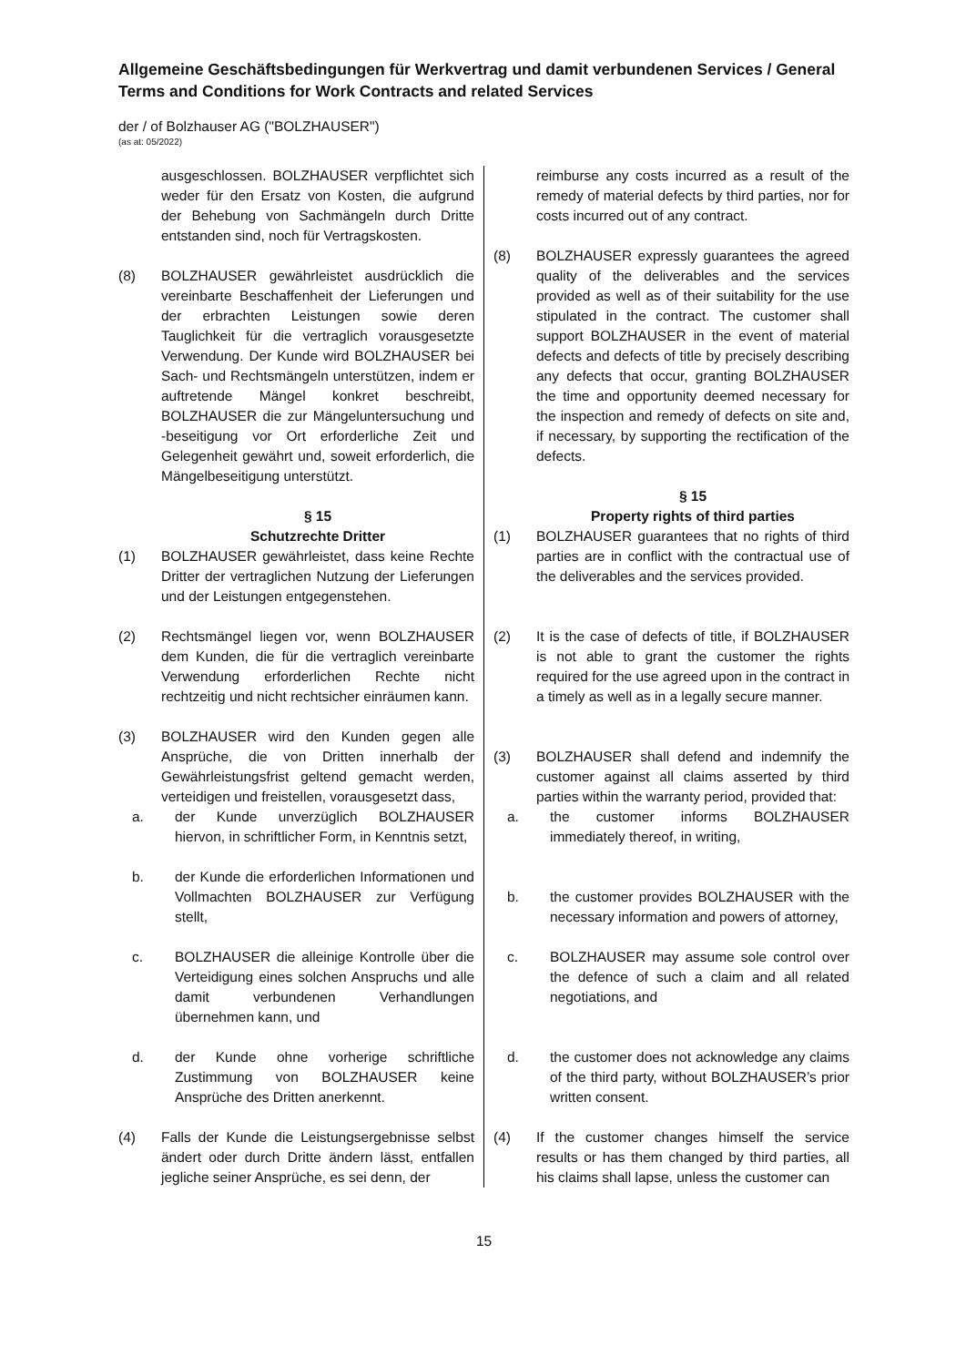Allgemeine Geschäftsbedingungen für Werkvertrag und damit verbundenen Services / General Terms and Conditions for Work Contracts and related Services
der / of Bolzhauser AG ("BOLZHAUSER")
(as at: 05/2022)
ausgeschlossen. BOLZHAUSER verpflichtet sich weder für den Ersatz von Kosten, die aufgrund der Behebung von Sachmängeln durch Dritte entstanden sind, noch für Vertragskosten.
(8) BOLZHAUSER gewährleistet ausdrücklich die vereinbarte Beschaffenheit der Lieferungen und der erbrachten Leistungen sowie deren Tauglichkeit für die vertraglich vorausgesetzte Verwendung. Der Kunde wird BOLZHAUSER bei Sach- und Rechtsmängeln unterstützen, indem er auftretende Mängel konkret beschreibt, BOLZHAUSER die zur Mängeluntersuchung und -beseitigung vor Ort erforderliche Zeit und Gelegenheit gewährt und, soweit erforderlich, die Mängelbeseitigung unterstützt.
§ 15
Schutzrechte Dritter
(1) BOLZHAUSER gewährleistet, dass keine Rechte Dritter der vertraglichen Nutzung der Lieferungen und der Leistungen entgegenstehen.
(2) Rechtsmängel liegen vor, wenn BOLZHAUSER dem Kunden, die für die vertraglich vereinbarte Verwendung erforderlichen Rechte nicht rechtzeitig und nicht rechtsicher einräumen kann.
(3) BOLZHAUSER wird den Kunden gegen alle Ansprüche, die von Dritten innerhalb der Gewährleistungsfrist geltend gemacht werden, verteidigen und freistellen, vorausgesetzt dass,
a. der Kunde unverzüglich BOLZHAUSER hiervon, in schriftlicher Form, in Kenntnis setzt,
b. der Kunde die erforderlichen Informationen und Vollmachten BOLZHAUSER zur Verfügung stellt,
c. BOLZHAUSER die alleinige Kontrolle über die Verteidigung eines solchen Anspruchs und alle damit verbundenen Verhandlungen übernehmen kann, und
d. der Kunde ohne vorherige schriftliche Zustimmung von BOLZHAUSER keine Ansprüche des Dritten anerkennt.
(4) Falls der Kunde die Leistungsergebnisse selbst ändert oder durch Dritte ändern lässt, entfallen jegliche seiner Ansprüche, es sei denn, der
reimburse any costs incurred as a result of the remedy of material defects by third parties, nor for costs incurred out of any contract.
(8) BOLZHAUSER expressly guarantees the agreed quality of the deliverables and the services provided as well as of their suitability for the use stipulated in the contract. The customer shall support BOLZHAUSER in the event of material defects and defects of title by precisely describing any defects that occur, granting BOLZHAUSER the time and opportunity deemed necessary for the inspection and remedy of defects on site and, if necessary, by supporting the rectification of the defects.
§ 15
Property rights of third parties
(1) BOLZHAUSER guarantees that no rights of third parties are in conflict with the contractual use of the deliverables and the services provided.
(2) It is the case of defects of title, if BOLZHAUSER is not able to grant the customer the rights required for the use agreed upon in the contract in a timely as well as in a legally secure manner.
(3) BOLZHAUSER shall defend and indemnify the customer against all claims asserted by third parties within the warranty period, provided that:
a. the customer informs BOLZHAUSER immediately thereof, in writing,
b. the customer provides BOLZHAUSER with the necessary information and powers of attorney,
c. BOLZHAUSER may assume sole control over the defence of such a claim and all related negotiations, and
d. the customer does not acknowledge any claims of the third party, without BOLZHAUSER’s prior written consent.
(4) If the customer changes himself the service results or has them changed by third parties, all his claims shall lapse, unless the customer can
15